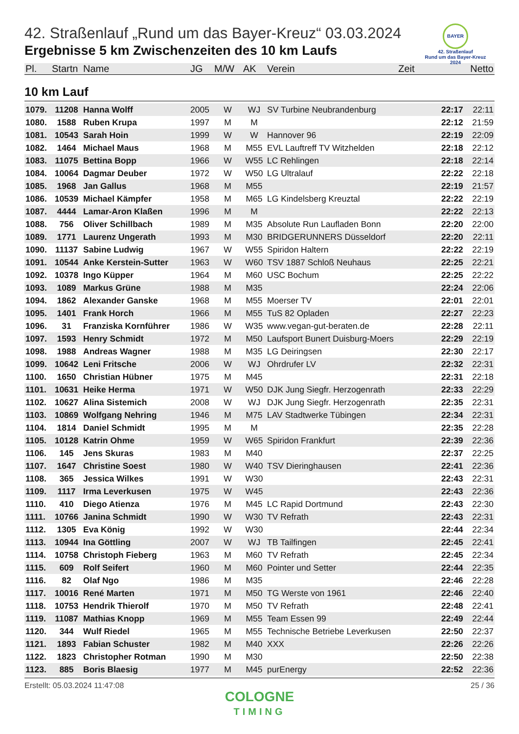BAYER
42. Straßenlauf
Rund um das Bayer-Kreuz
2024
42. Straßenlauf „Rund um das Bayer-Kreuz“ 03.03.2024
Ergebnisse 5 km Zwischenzeiten des 10 km Laufs
| Pl. | Startn | Name | JG | M/W | AK | Verein | Zeit | Netto |
| --- | --- | --- | --- | --- | --- | --- | --- | --- |
10 km Lauf
| 1079. | 11208 | Hanna Wolff | 2005 | W | WJ | SV Turbine Neubrandenburg | 22:17 | 22:11 |
| 1080. | 1588 | Ruben Krupa | 1997 | M | M | | 22:12 | 21:59 |
| 1081. | 10543 | Sarah Hoin | 1999 | W | W | Hannover 96 | 22:19 | 22:09 |
| 1082. | 1464 | Michael Maus | 1968 | M | M55 | EVL Lauftreff TV Witzhelden | 22:18 | 22:12 |
| 1083. | 11075 | Bettina Bopp | 1966 | W | W55 | LC Rehlingen | 22:18 | 22:14 |
| 1084. | 10064 | Dagmar Deuber | 1972 | W | W50 | LG Ultralauf | 22:22 | 22:18 |
| 1085. | 1968 | Jan Gallus | 1968 | M | M55 | | 22:19 | 21:57 |
| 1086. | 10539 | Michael Kämpfer | 1958 | M | M65 | LG Kindelsberg Kreuztal | 22:22 | 22:19 |
| 1087. | 4444 | Lamar-Aron Klaßen | 1996 | M | M | | 22:22 | 22:13 |
| 1088. | 756 | Oliver Schillbach | 1989 | M | M35 | Absolute Run Laufladen Bonn | 22:20 | 22:00 |
| 1089. | 1771 | Laurenz Ungerath | 1993 | M | M30 | BRIDGERUNNERS Düsseldorf | 22:20 | 22:11 |
| 1090. | 11137 | Sabine Ludwig | 1967 | W | W55 | Spiridon Haltern | 22:22 | 22:19 |
| 1091. | 10544 | Anke Kerstein-Sutter | 1963 | W | W60 | TSV 1887 Schloß Neuhaus | 22:25 | 22:21 |
| 1092. | 10378 | Ingo Küpper | 1964 | M | M60 | USC Bochum | 22:25 | 22:22 |
| 1093. | 1089 | Markus Grüne | 1988 | M | M35 | | 22:24 | 22:06 |
| 1094. | 1862 | Alexander Ganske | 1968 | M | M55 | Moerser TV | 22:01 | 22:01 |
| 1095. | 1401 | Frank Horch | 1966 | M | M55 | TuS 82 Opladen | 22:27 | 22:23 |
| 1096. | 31 | Franziska Kornführer | 1986 | W | W35 | www.vegan-gut-beraten.de | 22:28 | 22:11 |
| 1097. | 1593 | Henry Schmidt | 1972 | M | M50 | Laufsport Bunert Duisburg-Moers | 22:29 | 22:19 |
| 1098. | 1988 | Andreas Wagner | 1988 | M | M35 | LG Deiringsen | 22:30 | 22:17 |
| 1099. | 10642 | Leni Fritsche | 2006 | W | WJ | Ohrdrufer LV | 22:32 | 22:31 |
| 1100. | 1650 | Christian Hübner | 1975 | M | M45 | | 22:31 | 22:18 |
| 1101. | 10631 | Heike Herma | 1971 | W | W50 | DJK Jung Siegfr. Herzogenrath | 22:33 | 22:29 |
| 1102. | 10627 | Alina Sistemich | 2008 | W | WJ | DJK Jung Siegfr. Herzogenrath | 22:35 | 22:31 |
| 1103. | 10869 | Wolfgang Nehring | 1946 | M | M75 | LAV Stadtwerke Tübingen | 22:34 | 22:31 |
| 1104. | 1814 | Daniel Schmidt | 1995 | M | M | | 22:35 | 22:28 |
| 1105. | 10128 | Katrin Ohme | 1959 | W | W65 | Spiridon Frankfurt | 22:39 | 22:36 |
| 1106. | 145 | Jens Skuras | 1983 | M | M40 | | 22:37 | 22:25 |
| 1107. | 1647 | Christine Soest | 1980 | W | W40 | TSV Dieringhausen | 22:41 | 22:36 |
| 1108. | 365 | Jessica Wilkes | 1991 | W | W30 | | 22:43 | 22:31 |
| 1109. | 1117 | Irma Leverkusen | 1975 | W | W45 | | 22:43 | 22:36 |
| 1110. | 410 | Diego Atienza | 1976 | M | M45 | LC Rapid Dortmund | 22:43 | 22:30 |
| 1111. | 10766 | Janina Schmidt | 1990 | W | W30 | TV Refrath | 22:43 | 22:31 |
| 1112. | 1305 | Eva König | 1992 | W | W30 | | 22:44 | 22:34 |
| 1113. | 10944 | Ina Göttling | 2007 | W | WJ | TB Tailfingen | 22:45 | 22:41 |
| 1114. | 10758 | Christoph Fieberg | 1963 | M | M60 | TV Refrath | 22:45 | 22:34 |
| 1115. | 609 | Rolf Seifert | 1960 | M | M60 | Pointer und Setter | 22:44 | 22:35 |
| 1116. | 82 | Olaf Ngo | 1986 | M | M35 | | 22:46 | 22:28 |
| 1117. | 10016 | René Marten | 1971 | M | M50 | TG Werste von 1961 | 22:46 | 22:40 |
| 1118. | 10753 | Hendrik Thierolf | 1970 | M | M50 | TV Refrath | 22:48 | 22:41 |
| 1119. | 11087 | Mathias Knopp | 1969 | M | M55 | Team Essen 99 | 22:49 | 22:44 |
| 1120. | 344 | Wulf Riedel | 1965 | M | M55 | Technische Betriebe Leverkusen | 22:50 | 22:37 |
| 1121. | 1893 | Fabian Schuster | 1982 | M | M40 | XXX | 22:26 | 22:26 |
| 1122. | 1823 | Christopher Rotman | 1990 | M | M30 | | 22:50 | 22:38 |
| 1123. | 885 | Boris Blaesig | 1977 | M | M45 | purEnergy | 22:52 | 22:36 |
Erstellt: 05.03.2024 11:47:08 25 / 36
COLOGNE
TIMING